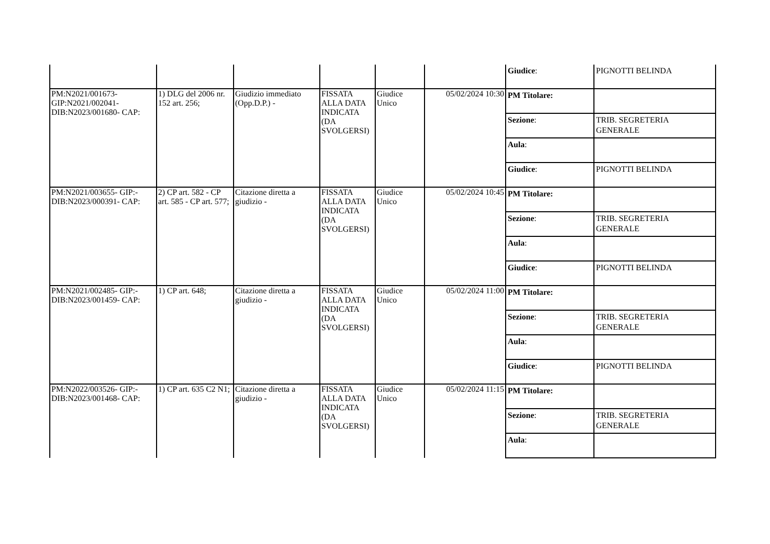| | | | | | | / Giudice : / PIGNOTTI BELINDA / |
| PM:N2021/001673-GIP:N2021/002041-DIB:N2023/001680- CAP: | 1) DLG del 2006 nr. 152 art. 256; | Giudizio immediato (Opp.D.P.) - | FISSATA ALLA DATA INDICATA (DA SVOLGERSI) | Giudice Unico | 05/02/2024 10:30 | / PM Titolare: / / / Sezione : / TRIB. SEGRETERIA GENERALE / / Aula : / / / Giudice : / PIGNOTTI BELINDA / |
| PM:N2021/003655- GIP:-DIB:N2023/000391- CAP: | 2) CP art. 582 - CP art. 585 - CP art. 577; | Citazione diretta a giudizio - | FISSATA ALLA DATA INDICATA (DA SVOLGERSI) | Giudice Unico | 05/02/2024 10:45 | / PM Titolare: / / / Sezione : / TRIB. SEGRETERIA GENERALE / / Aula : / / / Giudice : / PIGNOTTI BELINDA / |
| PM:N2021/002485- GIP:-DIB:N2023/001459- CAP: | 1) CP art. 648; | Citazione diretta a giudizio - | FISSATA ALLA DATA INDICATA (DA SVOLGERSI) | Giudice Unico | 05/02/2024 11:00 | / PM Titolare: / / / Sezione : / TRIB. SEGRETERIA GENERALE / / Aula : / / / Giudice : / PIGNOTTI BELINDA / |
| PM:N2022/003526- GIP:-DIB:N2023/001468- CAP: | 1) CP art. 635 C2 N1; | Citazione diretta a giudizio - | FISSATA ALLA DATA INDICATA (DA SVOLGERSI) | Giudice Unico | 05/02/2024 11:15 | / PM Titolare: / / / Sezione : / TRIB. SEGRETERIA GENERALE / / Aula : / / |